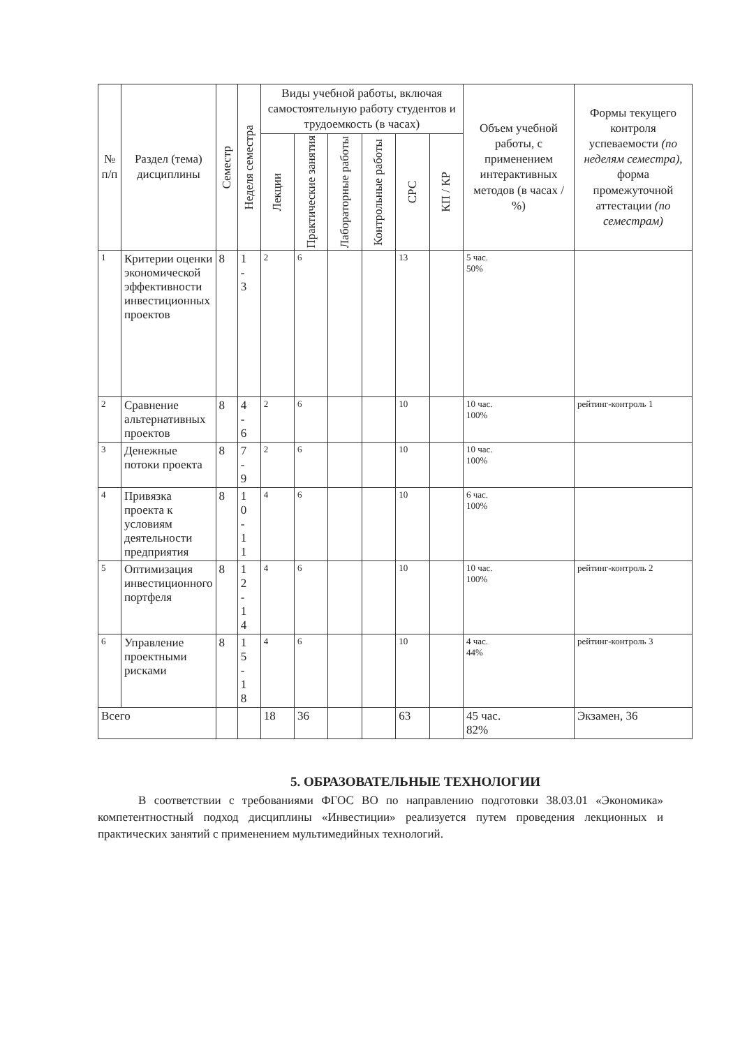| № п/п | Раздел (тема) дисциплины | Семестр | Неделя семестра | Виды учебной работы, включая самостоятельную работу студентов и трудоемкость (в часах) | | | | | | Объем учебной работы, с применением интерактивных методов (в часах / %) | Формы текущего контроля успеваемости (по неделям семестра), форма промежуточной аттестации (по семестрам) |
| --- | --- | --- | --- | --- | --- | --- | --- | --- | --- | --- | --- |
| | | | | Лекции | Практические занятия | Лабораторные работы | Контрольные работы | СРС | КП / КР | | |
| 1 | Критерии оценки экономической эффективности инвестиционных проектов | 8 | 1 - 3 | 2 | 6 | | | 13 | | 5 час. 50% | |
| 2 | Сравнение альтернативных проектов | 8 | 4 - 6 | 2 | 6 | | | 10 | | 10 час. 100% | рейтинг-контроль 1 |
| 3 | Денежные потоки проекта | 8 | 7 - 9 | 2 | 6 | | | 10 | | 10 час. 100% | |
| 4 | Привязка проекта к условиям деятельности предприятия | 8 | 1 0 - 1 1 | 4 | 6 | | | 10 | | 6 час. 100% | |
| 5 | Оптимизация инвестиционного портфеля | 8 | 1 2 - 1 4 | 4 | 6 | | | 10 | | 10 час. 100% | рейтинг-контроль 2 |
| 6 | Управление проектными рисками | 8 | 1 5 - 1 8 | 4 | 6 | | | 10 | | 4 час. 44% | рейтинг-контроль 3 |
| Всего | | | | 18 | 36 | | | 63 | | 45 час. 82% | Экзамен, 36 |
5. ОБРАЗОВАТЕЛЬНЫЕ ТЕХНОЛОГИИ
В соответствии с требованиями ФГОС ВО по направлению подготовки 38.03.01 «Экономика» компетентностный подход дисциплины «Инвестиции» реализуется путем проведения лекционных и практических занятий с применением мультимедийных технологий.